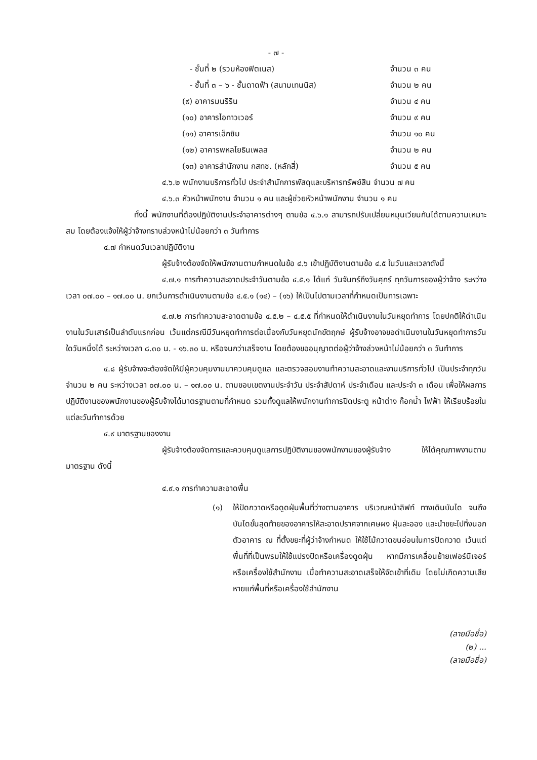- ๗ -
- ชั้นที่ ๒ (รวมห้องฟิตเนส) จำนวน ๓ คน
- ชั้นที่ ๓ – ๖ - ชั้นดาดฟ้า (สนามเทนนิส)
จำนวน ๒ คน
(๙) อาคารมนริริน จำนวน ๔ คน
(๑๐) อาคารไอทาวเวอร์ จำนวน ๙ คน
(๑๑) อาคารเอ็กซิม จำนวน ๑๐ คน
(๑๒) อาคารพหลโยธินเพลส จำนวน ๒ คน
(๑๓) อาคารสำนักงาน กสทช. (หลักสี่)
จำนวน ๕ คน
๔.๖.๒ พนักงานบริการทั่วไป ประจำสำนักการพัสดุและบริหารทรัพย์สิน จำนวน ๗ คน
๔.๖.๓ หัวหน้าพนักงาน จำนวน ๑ คน และผู้ช่วยหัวหน้าพนักงาน จำนวน ๑ คน
ทั้งนี้ พนักงานที่ต้องปฏิบัติงานประจำอาคารต่างๆ ตามข้อ ๔.๖.๑ สามารถปรับเปลี่ยนหมุนเวียนกันได้ตามความเหมาะสม โดยต้องแจ้งให้ผู้ว่าจ้างทราบล่วงหน้าไม่น้อยกว่า ๓ วันทำการ
๔.๗ กำหนดวันเวลาปฏิบัติงาน
ผู้รับจ้างต้องจัดให้พนักงานตามกำหนดในข้อ ๔.๖ เข้าปฏิบัติงานตามข้อ ๔.๕ ในวันและเวลาดังนี้
๔.๗.๑ การทำความสะอาดประจำวันตามข้อ ๔.๕.๑ ได้แก่ วันจันทร์ถึงวันศุกร์ ทุกวันการของผู้ว่าจ้าง ระหว่างเวลา ๐๗.๐๐ – ๑๗.๐๐ น. ยกเว้นการดำเนินงานตามข้อ ๔.๕.๑ (๑๔) – (๑๖) ให้เป็นไปตามเวลาที่กำหนดเป็นการเฉพาะ
๔.๗.๒ การทำความสะอาดตามข้อ ๔.๕.๒ – ๔.๕.๕ ที่กำหนดให้ดำเนินงานในวันหยุดทำการ โดยปกติให้ดำเนินงานในวันเสาร์เป็นลำดับแรกก่อน เว้นแต่กรณีมีวันหยุดทำการต่อเนื่องกับวันหยุดนักขัตฤกษ์ ผู้รับจ้างอาจขอดำเนินงานในวันหยุดทำการวันใดวันหนึ่งได้ ระหว่างเวลา ๘.๓๐ น. - ๑๖.๓๐ น. หรือจนกว่าเสร็จงาน โดยต้องขออนุญาตต่อผู้ว่าจ้างล่วงหน้าไม่น้อยกว่า ๓ วันทำการ
๔.๘ ผู้รับจ้างจะต้องจัดให้มีผู้ควบคุมงานมาควบคุมดูแล และตรวจสอบงานทำความสะอาดและงานบริการทั่วไป เป็นประจำทุกวัน จำนวน ๒ คน ระหว่างเวลา ๐๗.๐๐ น. – ๑๗.๐๐ น. ตามขอบเขตงานประจำวัน ประจำสัปดาห์ ประจำเดือน และประจำ ๓ เดือน เพื่อให้ผลการปฏิบัติงานของพนักงานของผู้รับจ้างได้มาตรฐานตามที่กำหนด รวมทั้งดูแลให้พนักงานทำการปิดประตู หน้าต่าง ก๊อกน้ำ ไฟฟ้า ให้เรียบร้อยในแต่ละวันทำการด้วย
๔.๙ มาตรฐานของงาน
ผู้รับจ้างต้องจัดการและควบคุมดูแลการปฏิบัติงานของพนักงานของผู้รับจ้าง ให้ได้คุณภาพงานตามมาตรฐาน ดังนี้
๔.๙.๑ การทำความสะอาดพื้น
(๑) ให้ปัดกวาดหรือดูดฝุ่นพื้นที่ว่างตามอาคาร บริเวณหน้าลิฟท์ ทางเดินบันได จนถึงบันไดขั้นสุดท้ายของอาคารให้สะอาดปราศจากเศษผง ฝุ่นละออง และนำขยะไปทิ้งนอกตัวอาคาร ณ ที่ตั้งขยะที่ผู้ว่าจ้างกำหนด ให้ใช้ไม้กวาดขนอ่อนในการปัดกวาด เว้นแต่พื้นที่ที่เป็นพรมให้ใช้แปรงปัดหรือเครื่องดูดฝุ่น หากมีการเคลื่อนย้ายเฟอร์นิเจอร์หรือเครื่องใช้สำนักงาน เมื่อทำความสะอาดเสร็จให้จัดเข้าที่เดิม โดยไม่เกิดความเสียหายแก่พื้นที่หรือเครื่องใช้สำนักงาน
(ลายมือชื่อ)
(๒) ...
(ลายมือชื่อ)